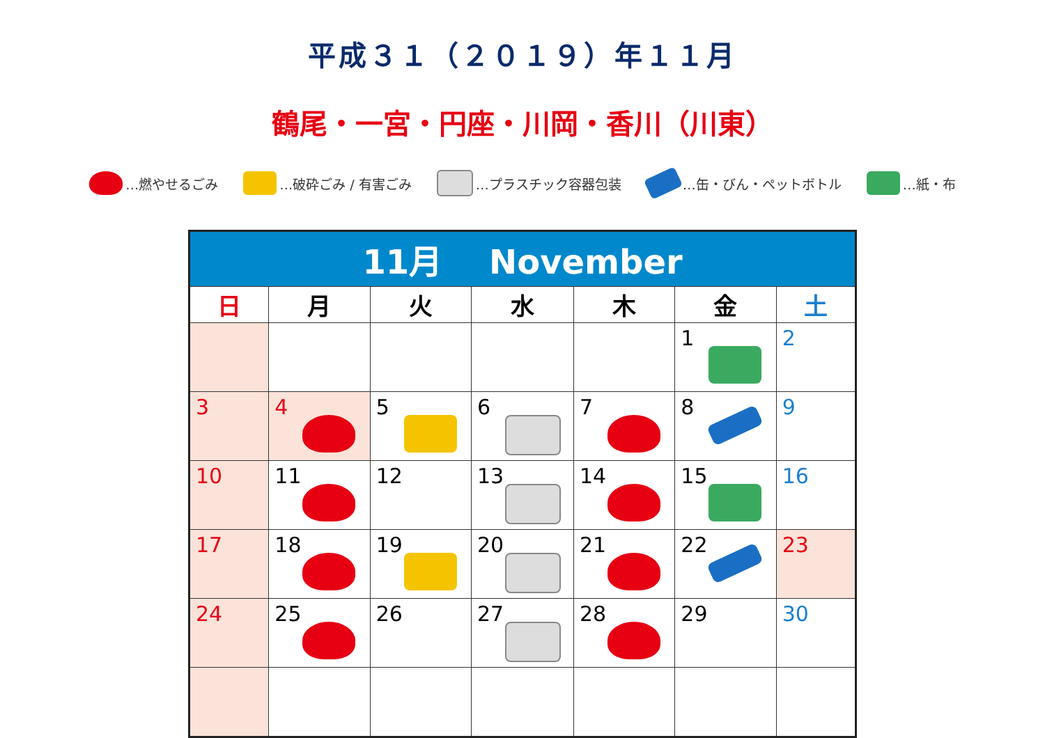平成３１（２０１９）年１１月
鶴尾・一宮・円座・川岡・香川（川東）
…燃やせるごみ …破砕ごみ / 有害ごみ …プラスチック容器包装 …缶・びん・ペットボトル …紙・布
| 11月 November | | | | | | |
| 日 | 月 | 火 | 水 | 木 | 金 | 土 |
| | | | | | 1 | 2 |
| 3 | 4 | 5 | 6 | 7 | 8 | 9 |
| 10 | 11 | 12 | 13 | 14 | 15 | 16 |
| 17 | 18 | 19 | 20 | 21 | 22 | 23 |
| 24 | 25 | 26 | 27 | 28 | 29 | 30 |